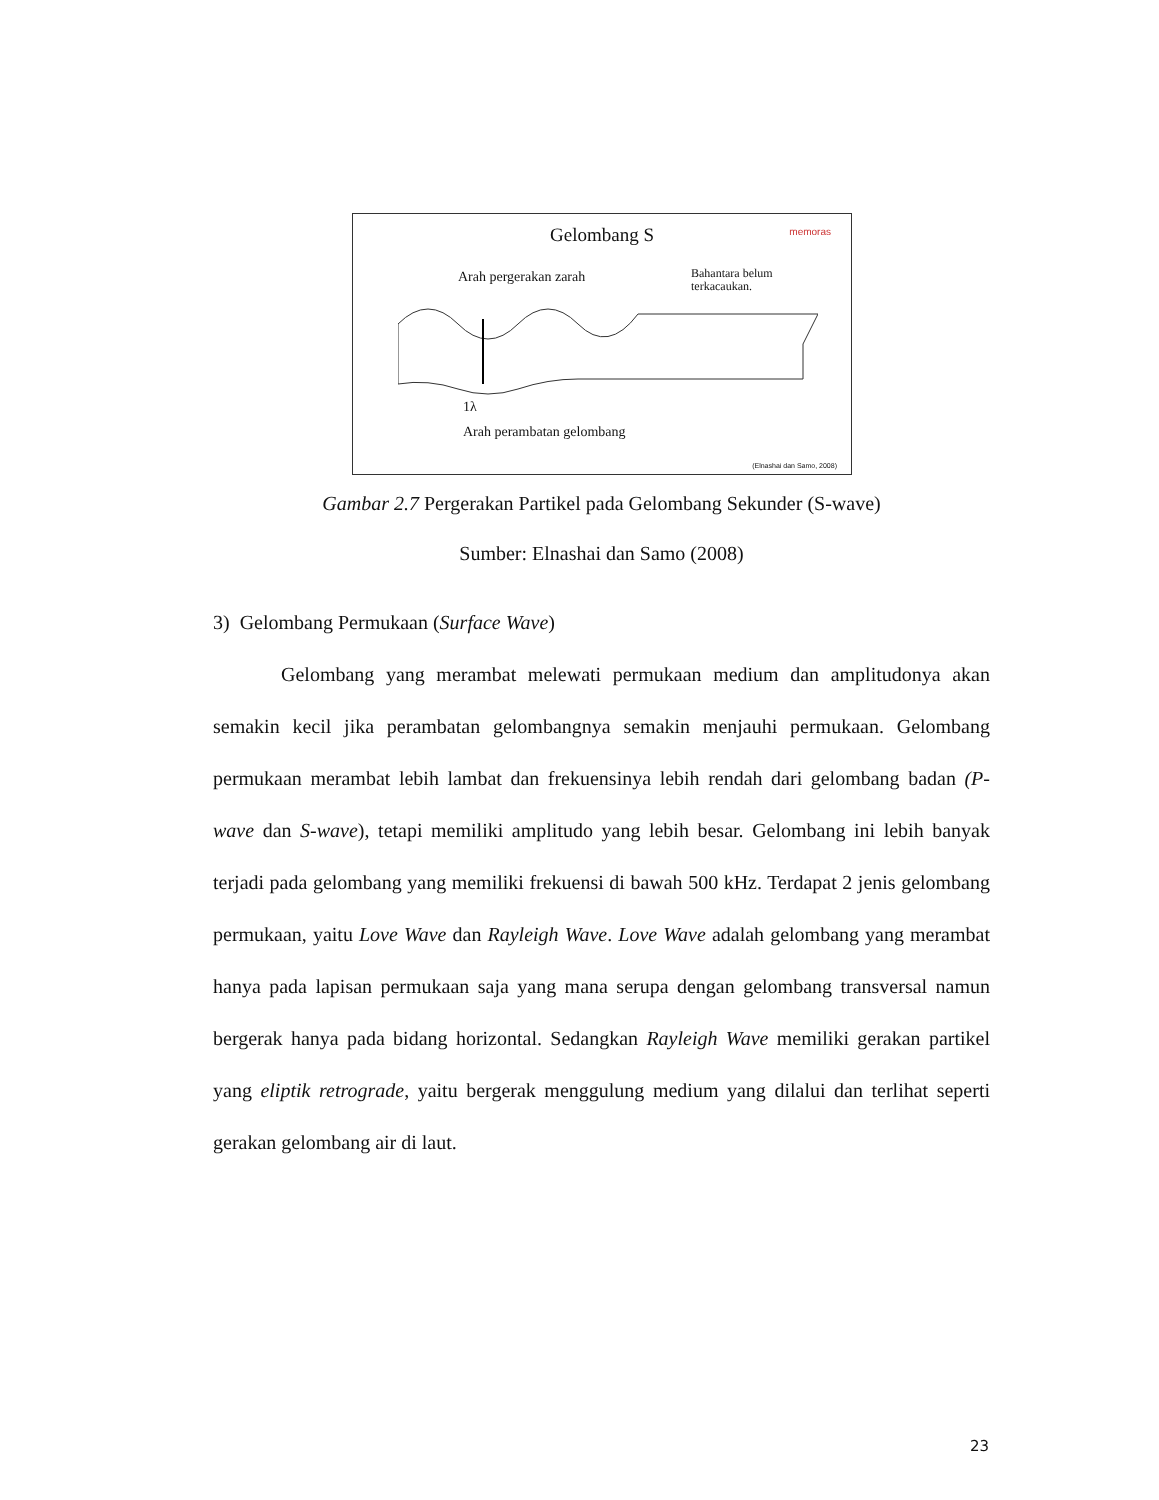Gelombang S
memoras
Arah pergerakan zarah
Bahantara belum
terkacaukan.
1λ
Arah perambatan gelombang
(Elnashai dan Samo, 2008)
Gambar 2.7 Pergerakan Partikel pada Gelombang Sekunder (S-wave)
Sumber: Elnashai dan Samo (2008)
3) Gelombang Permukaan (Surface Wave)
Gelombang yang merambat melewati permukaan medium dan amplitudonya akan semakin kecil jika perambatan gelombangnya semakin menjauhi permukaan. Gelombang permukaan merambat lebih lambat dan frekuensinya lebih rendah dari gelombang badan (P-wave dan S-wave), tetapi memiliki amplitudo yang lebih besar. Gelombang ini lebih banyak terjadi pada gelombang yang memiliki frekuensi di bawah 500 kHz. Terdapat 2 jenis gelombang permukaan, yaitu Love Wave dan Rayleigh Wave. Love Wave adalah gelombang yang merambat hanya pada lapisan permukaan saja yang mana serupa dengan gelombang transversal namun bergerak hanya pada bidang horizontal. Sedangkan Rayleigh Wave memiliki gerakan partikel yang eliptik retrograde, yaitu bergerak menggulung medium yang dilalui dan terlihat seperti gerakan gelombang air di laut.
23